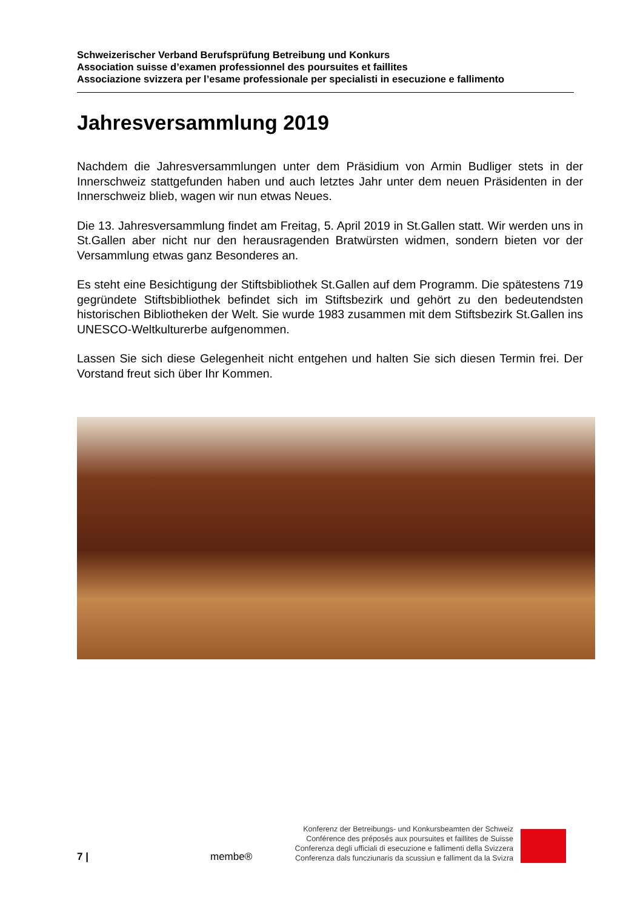Schweizerischer Verband Berufsprüfung Betreibung und Konkurs
Association suisse d’examen professionnel des poursuites et faillites
Associazione svizzera per l’esame professionale per specialisti in esecuzione e fallimento
Jahresversammlung 2019
Nachdem die Jahresversammlungen unter dem Präsidium von Armin Budliger stets in der Innerschweiz stattgefunden haben und auch letztes Jahr unter dem neuen Präsidenten in der Innerschweiz blieb, wagen wir nun etwas Neues.
Die 13. Jahresversammlung findet am Freitag, 5. April 2019 in St.Gallen statt. Wir werden uns in St.Gallen aber nicht nur den herausragenden Bratwürsten widmen, sondern bieten vor der Versammlung etwas ganz Besonderes an.
Es steht eine Besichtigung der Stiftsbibliothek St.Gallen auf dem Programm. Die spätestens 719 gegründete Stiftsbibliothek befindet sich im Stiftsbezirk und gehört zu den bedeutendsten historischen Bibliotheken der Welt. Sie wurde 1983 zusammen mit dem Stiftsbezirk St.Gallen ins UNESCO-Weltkulturerbe aufgenommen.
Lassen Sie sich diese Gelegenheit nicht entgehen und halten Sie sich diesen Termin frei. Der Vorstand freut sich über Ihr Kommen.
7 |
membe®
Konferenz der Betreibungs- und Konkursbeamten der Schweiz
Conférence des préposés aux poursuites et faillites de Suisse
Conferenza degli ufficiali di esecuzione e fallimenti della Svizzera
Conferenza dals funcziunaris da scussiun e falliment da la Svizra